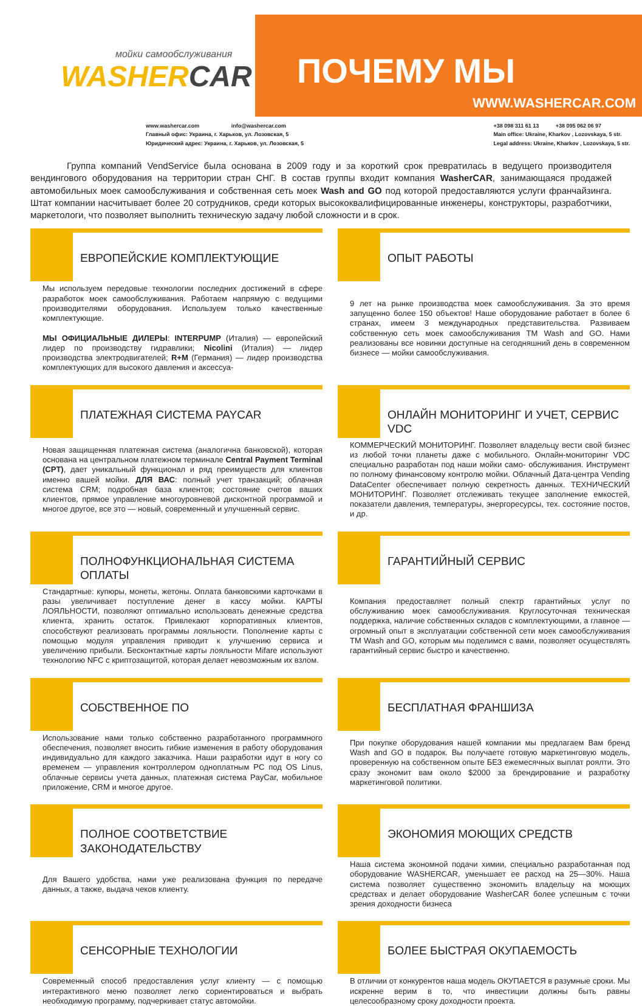мойки самообслуживания
WASHERCAR
ПОЧЕМУ МЫ
WWW.WASHERCAR.COM
www.washercar.com info@washercar.com
Главный офис: Украина, г. Харьков, ул. Лозовская, 5
Юридический адрес: Украина, г. Харьков, ул. Лозовская, 5
+38 098 311 61 13 +38 095 062 06 97
Main office: Ukraine, Kharkov , Lozovskaya, 5 str.
Legal address: Ukraine, Kharkov , Lozovskaya, 5 str.
Группа компаний VendService была основана в 2009 году и за короткий срок превратилась в ведущего производителя вендингового оборудования на территории стран СНГ. В состав группы входит компания WasherCAR, занимающаяся продажей автомобильных моек самообслуживания и собственная сеть моек Wash and GO под которой предоставляются услуги франчайзинга. Штат компании насчитывает более 20 сотрудников, среди которых высококвалифицированные инженеры, конструкторы, разработчики, маркетологи, что позволяет выполнить техническую задачу любой сложности и в срок.
ЕВРОПЕЙСКИЕ КОМПЛЕКТУЮЩИЕ
Мы используем передовые технологии последних достижений в сфере разработок моек самообслуживания. Работаем напрямую с ведущими производителями оборудования. Используем только качественные комплектующие.
МЫ ОФИЦИАЛЬНЫЕ ДИЛЕРЫ: INTERPUMP (Италия) — европейский лидер по производству гидравлики; Nicolini (Италия) — лидер производства электродвигателей; R+M (Германия) — лидер производства комплектующих для высокого давления и аксессуа-
ОПЫТ РАБОТЫ
9 лет на рынке производства моек самообслуживания. За это время запущенно более 150 объектов! Наше оборудование работает в более 6 странах, имеем 3 международных представительства. Развиваем собственную сеть моек самообслуживания ТМ Wash and GO. Нами реализованы все новинки доступные на сегодняшний день в современном бизнесе — мойки самообслуживания.
ПЛАТЕЖНАЯ СИСТЕМА PAYCAR
Новая защищенная платежная система (аналогична банковской), которая основана на центральном платежном терминале Central Payment Terminal (CPT), дает уникальный функционал и ряд преимуществ для клиентов именно вашей мойки. ДЛЯ ВАС: полный учет транзакций; облачная система CRM; подробная база клиентов; состояние счетов ваших клиентов, прямое управление многоуровневой дисконтной программой и многое другое, все это — новый, современный и улучшенный сервис.
ОНЛАЙН МОНИТОРИНГ И УЧЕТ, СЕРВИС VDC
КОММЕРЧЕСКИЙ МОНИТОРИНГ. Позволяет владельцу вести свой бизнес из любой точки планеты даже с мобильного. Онлайн-мониторинг VDC специально разработан под наши мойки само- обслуживания. Инструмент по полному финансовому контролю мойки. Облачный Дата-центра Vending DataCenter обеспечивает полную секретность данных. ТЕХНИЧЕСКИЙ МОНИТОРИНГ. Позволяет отслеживать текущее заполнение емкостей, показатели давления, температуры, энергоресурсы, тех. состояние постов, и др.
ПОЛНОФУНКЦИОНАЛЬНАЯ СИСТЕМА ОПЛАТЫ
Стандартные: купюры, монеты, жетоны. Оплата банковскими карточками в разы увеличивает поступление денег в кассу мойки. КАРТЫ ЛОЯЛЬНОСТИ, позволяют оптимально использовать денежные средства клиента, хранить остаток. Привлекают корпоративных клиентов, способствуют реализовать программы лояльности. Пополнение карты с помощью модуля управления приводит к улучшению сервиса и увеличению прибыли. Бесконтактные карты лояльности Mifare используют технологию NFC с криптозащитой, которая делает невозможным их взлом.
ГАРАНТИЙНЫЙ СЕРВИС
Компания предоставляет полный спектр гарантийных услуг по обслуживанию моек самообслуживания. Круглосуточная техническая поддержка, наличие собственных складов с комплектующими, а главное — огромный опыт в эксплуатации собственной сети моек самообслуживания ТМ Wash and GO, которым мы поделимся с вами, позволяет осуществлять гарантийный сервис быстро и качественно.
СОБСТВЕННОЕ ПО
Использование нами только собственно разработанного программного обеспечения, позволяет вносить гибкие изменения в работу оборудования индивидуально для каждого заказчика. Наши разработки идут в ногу со временем — управления контроллером одноплатным PC под OS Linus, облачные сервисы учета данных, платежная система PayCar, мобильное приложение, CRM и многое другое.
БЕСПЛАТНАЯ ФРАНШИЗА
При покупке оборудования нашей компании мы предлагаем Вам бренд Wash and GO в подарок. Вы получаете готовую маркетинговую модель, проверенную на собственном опыте БЕЗ ежемесячных выплат роялти. Это сразу экономит вам около $2000 за брендирование и разработку маркетинговой политики.
ПОЛНОЕ СООТВЕТСТВИЕ ЗАКОНОДАТЕЛЬСТВУ
Для Вашего удобства, нами уже реализована функция по передаче данных, а также, выдача чеков клиенту.
ЭКОНОМИЯ МОЮЩИХ СРЕДСТВ
Наша система экономной подачи химии, специально разработанная под оборудование WASHERCAR, уменьшает ее расход на 25—30%. Наша система позволяет существенно экономить владельцу на моющих средствах и делает оборудование WasherCAR более успешным с точки зрения доходности бизнеса
СЕНСОРНЫЕ ТЕХНОЛОГИИ
Современный способ предоставления услуг клиенту — с помощью интерактивного меню позволяет легко сориентироваться и выбрать необходимую программу, подчеркивает статус автомойки.
БОЛЕЕ БЫСТРАЯ ОКУПАЕМОСТЬ
В отличии от конкурентов наша модель ОКУПАЕТСЯ в разумные сроки. Мы искренне верим в то, что инвестиции должны быть равны целесообразному сроку доходности проекта.